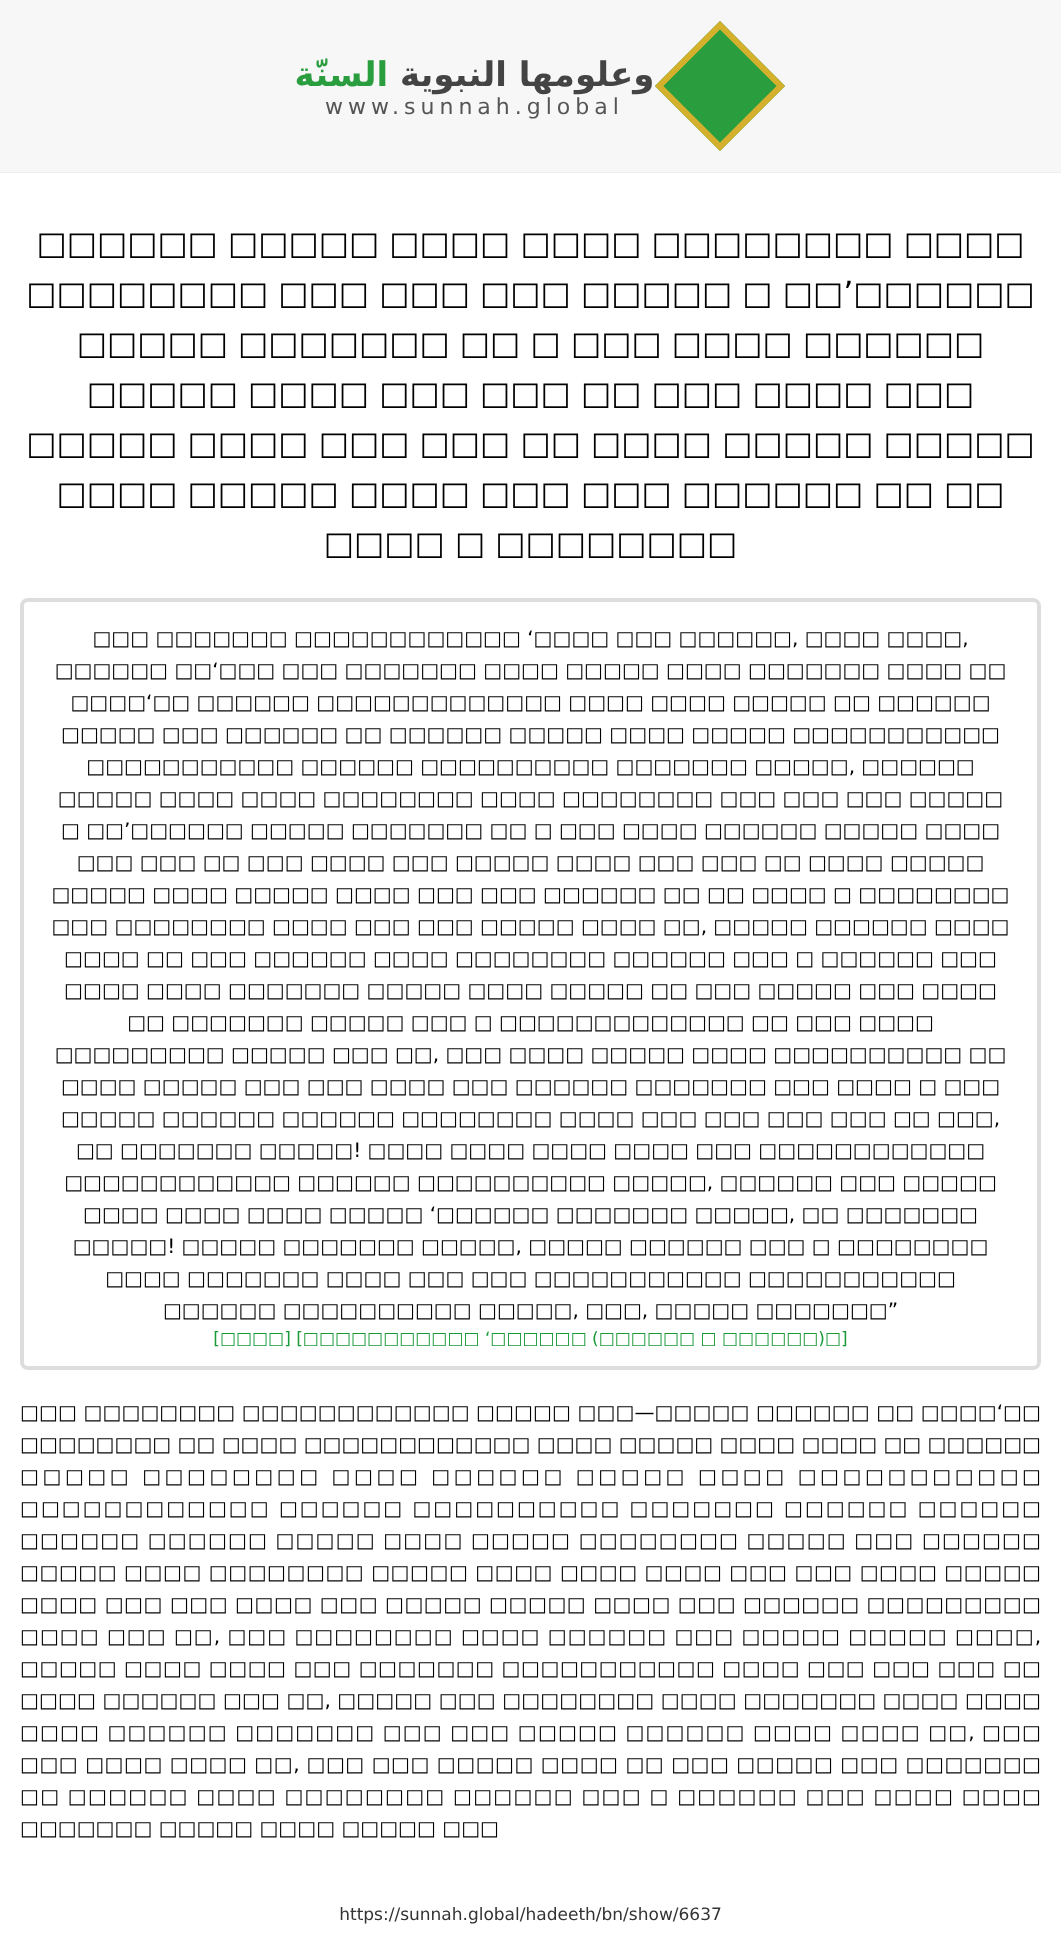وعلومها النبوية السنّة
www.sunnah.global
□□□□□□ □□□□□ □□□□ □□□□ □□□□□□□□ □□□□ □□□□□□□□ □□□ □□□ □□□ □□□□□ □ □□’□□□□□□ □□□□□ □□□□□□□ □□ □ □□□ □□□□ □□□□□□ □□□□□ □□□□ □□□ □□□ □□ □□□ □□□□ □□□ □□□□□ □□□□ □□□ □□□ □□ □□□□ □□□□□ □□□□□ □□□□ □□□□□ □□□□ □□□ □□□ □□□□□□ □□ □□ □□□□ □ □□□□□□□□
□□□ □□□□□□□ □□□□□□□□□□□□ ‘□□□□ □□□ □□□□□□, □□□□ □□□□, □□□□□□ □□‘□□□ □□□ □□□□□□□ □□□□ □□□□□ □□□□ □□□□□□□ □□□□ □□ □□□□‘□□ □□□□□□ □□□□□□□□□□□□□ □□□□ □□□□ □□□□□ □□ □□□□□□ □□□□□ □□□ □□□□□□ □□ □□□□□□ □□□□□ □□□□ □□□□□ □□□□□□□□□□□ □□□□□□□□□□□ □□□□□□ □□□□□□□□□□ □□□□□□□ □□□□□, □□□□□□ □□□□□ □□□□ □□□□ □□□□□□□□ □□□□ □□□□□□□□ □□□ □□□ □□□ □□□□□ □ □□’□□□□□□ □□□□□ □□□□□□□ □□ □ □□□ □□□□ □□□□□□ □□□□□ □□□□ □□□ □□□ □□ □□□ □□□□ □□□ □□□□□ □□□□ □□□ □□□ □□ □□□□ □□□□□ □□□□□ □□□□ □□□□□ □□□□ □□□ □□□ □□□□□□ □□ □□ □□□□ □ □□□□□□□□ □□□ □□□□□□□□ □□□□ □□□ □□□ □□□□□ □□□□ □□, □□□□□ □□□□□□ □□□□ □□□□ □□ □□□ □□□□□□ □□□□ □□□□□□□□ □□□□□□ □□□ □ □□□□□□ □□□ □□□□ □□□□ □□□□□□□ □□□□□ □□□□ □□□□□ □□ □□□ □□□□□ □□□ □□□□ □□ □□□□□□□ □□□□□ □□□ □ □□□□□□□□□□□□□ □□ □□□ □□□□ □□□□□□□□□ □□□□□ □□□ □□, □□□ □□□□ □□□□□ □□□□ □□□□□□□□□□ □□ □□□□ □□□□□ □□□ □□□ □□□□ □□□ □□□□□□ □□□□□□□ □□□ □□□□ □ □□□ □□□□□ □□□□□□ □□□□□□ □□□□□□□□ □□□□ □□□ □□□ □□□ □□□ □□ □□□, □□ □□□□□□□ □□□□□! □□□□ □□□□ □□□□ □□□□ □□□ □□□□□□□□□□□□ □□□□□□□□□□□□ □□□□□□ □□□□□□□□□□ □□□□□, □□□□□□ □□□ □□□□□ □□□□ □□□□ □□□□ □□□□□ ‘□□□□□□ □□□□□□□ □□□□□, □□ □□□□□□□ □□□□□! □□□□□ □□□□□□□ □□□□□, □□□□□ □□□□□□ □□□ □ □□□□□□□□ □□□□ □□□□□□□ □□□□ □□□ □□□ □□□□□□□□□□□ □□□□□□□□□□□ □□□□□□ □□□□□□□□□□ □□□□□, □□□, □□□□□ □□□□□□□”
[□□□□] [□□□□□□□□□□□ ‘□□□□□□ (□□□□□□ □ □□□□□□)□]
□□□ □□□□□□□□ □□□□□□□□□□□□ □□□□□ □□□—□□□□□ □□□□□□ □□ □□□□‘□□ □□□□□□□□ □□ □□□□ □□□□□□□□□□□□ □□□□ □□□□□ □□□□ □□□□ □□ □□□□□□ □□□□□ □□□□□□□□ □□□□ □□□□□□ □□□□□ □□□□ □□□□□□□□□□□ □□□□□□□□□□□□ □□□□□□ □□□□□□□□□□ □□□□□□□ □□□□□□ □□□□□□ □□□□□□ □□□□□□ □□□□□ □□□□ □□□□□ □□□□□□□□ □□□□□ □□□ □□□□□□ □□□□□ □□□□ □□□□□□□□ □□□□□ □□□□ □□□□ □□□□ □□□ □□□ □□□□ □□□□□ □□□□ □□□ □□□ □□□□ □□□ □□□□□ □□□□□ □□□□ □□□ □□□□□□ □□□□□□□□□ □□□□ □□□ □□, □□□ □□□□□□□□ □□□□ □□□□□□ □□□ □□□□□ □□□□□ □□□□, □□□□□ □□□□ □□□□ □□□ □□□□□□□ □□□□□□□□□□□ □□□□ □□□ □□□ □□□ □□ □□□□ □□□□□□ □□□ □□, □□□□□ □□□ □□□□□□□□ □□□□ □□□□□□□ □□□□ □□□□ □□□□ □□□□□□ □□□□□□□ □□□ □□□ □□□□□ □□□□□□ □□□□ □□□□ □□, □□□ □□□ □□□□ □□□□ □□, □□□ □□□ □□□□□ □□□□ □□ □□□ □□□□□ □□□ □□□□□□□ □□ □□□□□□ □□□□ □□□□□□□□ □□□□□□ □□□ □ □□□□□□ □□□ □□□□ □□□□ □□□□□□□ □□□□□ □□□□ □□□□□ □□□
https://sunnah.global/hadeeth/bn/show/6637